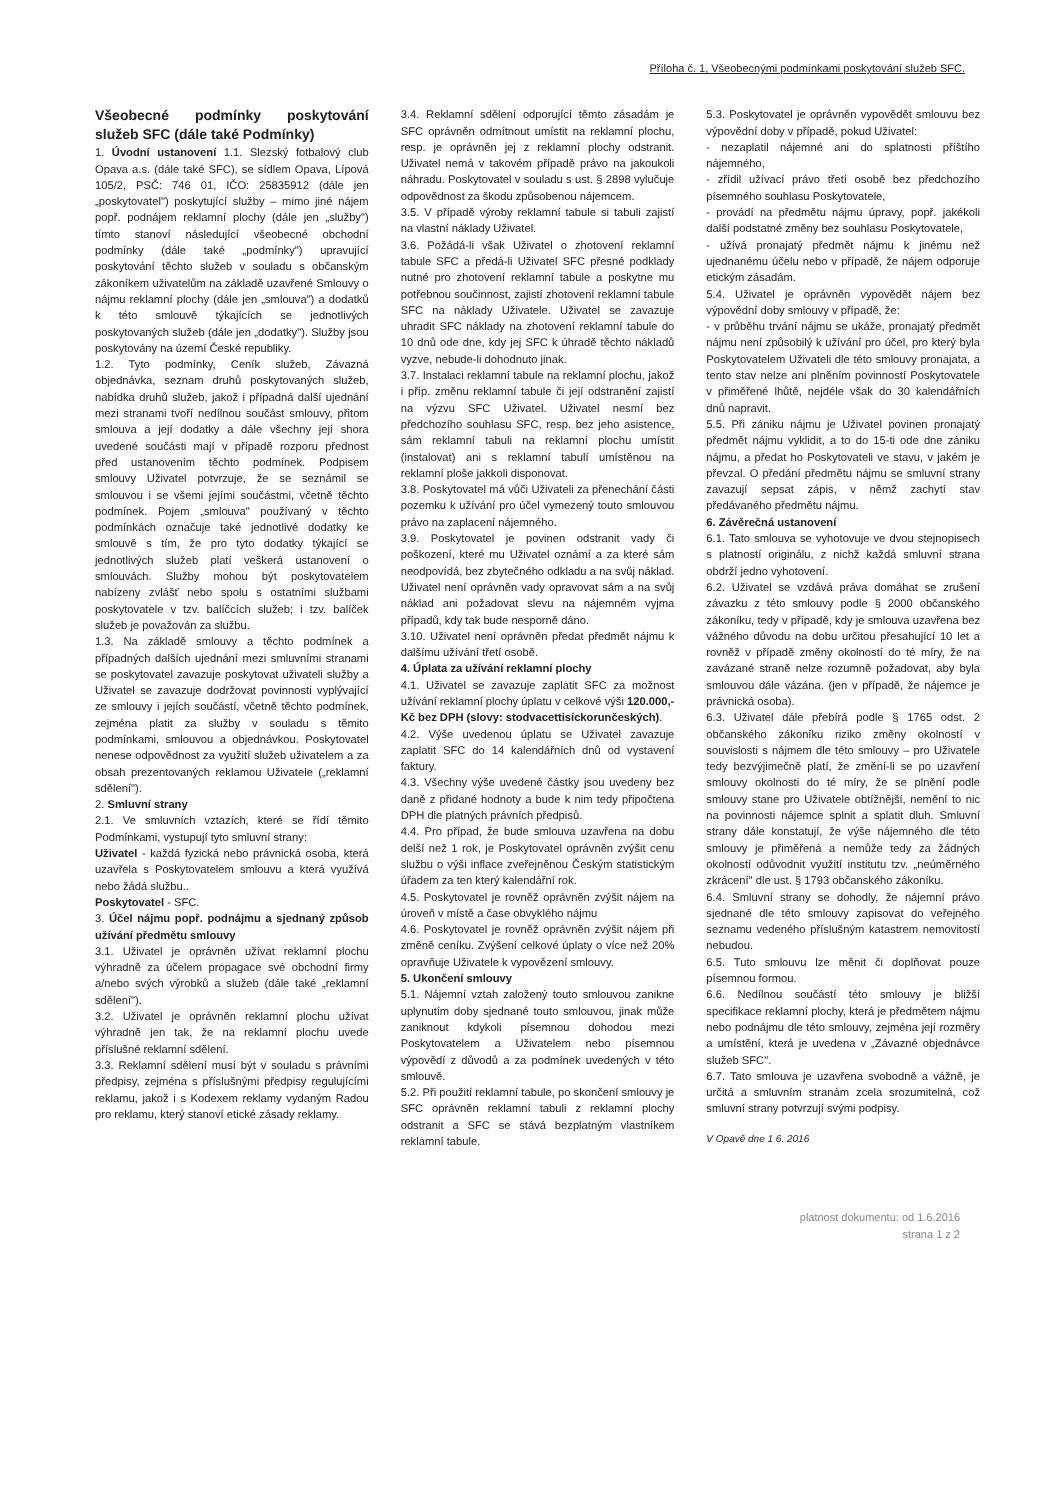Příloha č. 1, Všeobecnými podmínkami poskytování služeb SFC.
Všeobecné podmínky poskytování služeb SFC (dále také Podmínky)
1. Úvodní ustanovení 1.1. Slezský fotbalový club Opava a.s. (dále také SFC), se sídlem Opava, Lípová 105/2, PSČ: 746 01, IČO: 25835912 (dále jen „poskytovatel") poskytující služby – mimo jiné nájem popř. podnájem reklamní plochy (dále jen „služby") tímto stanoví následující všeobecné obchodní podmínky (dále také „podmínky") upravující poskytování těchto služeb v souladu s občanským zákoníkem uživatelům na základě uzavřené Smlouvy o nájmu reklamní plochy (dále jen „smlouva") a dodatků k této smlouvě týkajících se jednotlivých poskytovaných služeb (dále jen „dodatky"). Služby jsou poskytovány na území České republiky.
1.2. Tyto podmínky, Ceník služeb, Závazná objednávka, seznam druhů poskytovaných služeb, nabídka druhů služeb, jakož i případná další ujednání mezi stranami tvoří nedílnou součást smlouvy, přitom smlouva a její dodatky a dále všechny její shora uvedené součásti mají v případě rozporu přednost před ustanovením těchto podmínek. Podpisem smlouvy Uživatel potvrzuje, že se seznámil se smlouvou i se všemi jejími součástmi, včetně těchto podmínek. Pojem „smlouva" používaný v těchto podmínkách označuje také jednotlivé dodatky ke smlouvě s tím, že pro tyto dodatky týkající se jednotlivých služeb platí veškerá ustanovení o smlouvách. Služby mohou být poskytovatelem nabízeny zvlášť nebo spolu s ostatními službami poskytovatele v tzv. balíčcích služeb; i tzv. balíček služeb je považován za službu.
1.3. Na základě smlouvy a těchto podmínek a případných dalších ujednání mezi smluvními stranami se poskytovatel zavazuje poskytovat uživateli služby a Uživatel se zavazuje dodržovat povinnosti vyplývající ze smlouvy i jejích součástí, včetně těchto podmínek, zejména platit za služby v souladu s těmito podmínkami, smlouvou a objednávkou. Poskytovatel nenese odpovědnost za využití služeb uživatelem a za obsah prezentovaných reklamou Uživatele („reklamní sdělení").
2. Smluvní strany
2.1. Ve smluvních vztazích, které se řídí těmito Podmínkami, vystupují tyto smluvní strany:
Uživatel - každá fyzická nebo právnická osoba, která uzavřela s Poskytovatelem smlouvu a která využívá nebo žádá službu..
Poskytovatel - SFC.
3. Účel nájmu popř. podnájmu a sjednaný způsob užívání předmětu smlouvy
3.1. Uživatel je oprávněn užívat reklamní plochu výhradně za účelem propagace své obchodní firmy a/nebo svých výrobků a služeb (dále také „reklamní sdělení").
3.2. Uživatel je oprávněn reklamní plochu užívat výhradně jen tak, že na reklamní plochu uvede příslušné reklamní sdělení.
3.3. Reklamní sdělení musí být v souladu s právními předpisy, zejména s příslušnými předpisy regulujícími reklamu, jakož i s Kodexem reklamy vydaným Radou pro reklamu, který stanoví etické zásady reklamy.
3.4. Reklamní sdělení odporující těmto zásadám je SFC oprávněn odmítnout umístit na reklamní plochu, resp. je oprávněn jej z reklamní plochy odstranit. Uživatel nemá v takovém případě právo na jakoukoli náhradu. Poskytovatel v souladu s ust. § 2898 vylučuje odpovědnost za škodu způsobenou nájemcem.
3.5. V případě výroby reklamní tabule si tabuli zajistí na vlastní náklady Uživatel.
3.6. Požádá-li však Uživatel o zhotovení reklamní tabule SFC a předá-li Uživatel SFC přesné podklady nutné pro zhotovení reklamní tabule a poskytne mu potřebnou součinnost, zajistí zhotovení reklamní tabule SFC na náklady Uživatele. Uživatel se zavazuje uhradit SFC náklady na zhotovení reklamní tabule do 10 dnů ode dne, kdy jej SFC k úhradě těchto nákladů vyzve, nebude-li dohodnuto jinak.
3.7. Instalaci reklamní tabule na reklamní plochu, jakož i příp. změnu reklamní tabule či její odstranění zajistí na výzvu SFC Uživatel. Uživatel nesmí bez předchozího souhlasu SFC, resp. bez jeho asistence, sám reklamní tabuli na reklamní plochu umístit (instalovat) ani s reklamní tabulí umístěnou na reklamní ploše jakkoli disponovat.
3.8. Poskytovatel má vůči Uživateli za přenechání části pozemku k užívání pro účel vymezený touto smlouvou právo na zaplacení nájemného.
3.9. Poskytovatel je povinen odstranit vady či poškození, které mu Uživatel oznámí a za které sám neodpovídá, bez zbytečného odkladu a na svůj náklad. Uživatel není oprávněn vady opravovat sám a na svůj náklad ani požadovat slevu na nájemném vyjma případů, kdy tak bude nesporně dáno.
3.10. Uživatel není oprávněn předat předmět nájmu k dalšímu užívání třetí osobě.
4. Úplata za užívání reklamní plochy
4.1. Uživatel se zavazuje zaplatit SFC za možnost užívání reklamní plochy úplatu v celkové výši 120.000,- Kč bez DPH (slovy: stodvacettisíckorunčeských).
4.2. Výše uvedenou úplatu se Uživatel zavazuje zaplatit SFC do 14 kalendářních dnů od vystavení faktury.
4.3. Všechny výše uvedené částky jsou uvedeny bez daně z přidané hodnoty a bude k nim tedy připočtena DPH dle platných právních předpisů.
4.4. Pro případ, že bude smlouva uzavřena na dobu delší než 1 rok, je Poskytovatel oprávněn zvýšit cenu službu o výši inflace zveřejněnou Českým statistickým úřadem za ten který kalendářní rok.
4.5. Poskytovatel je rovněž oprávněn zvýšit nájem na úroveň v místě a čase obvyklého nájmu
4.6. Poskytovatel je rovněž oprávněn zvýšit nájem při změně ceníku. Zvýšení celkové úplaty o více než 20% opravňuje Uživatele k vypovězení smlouvy.
5. Ukončení smlouvy
5.1. Nájemní vztah založený touto smlouvou zanikne uplynutím doby sjednané touto smlouvou, jinak může zaniknout kdykoli písemnou dohodou mezi Poskytovatelem a Uživatelem nebo písemnou výpovědí z důvodů a za podmínek uvedených v této smlouvě.
5.2. Při použití reklamní tabule, po skončení smlouvy je SFC oprávněn reklamní tabuli z reklamní plochy odstranit a SFC se stává bezplatným vlastníkem reklamní tabule.
5.3. Poskytovatel je oprávněn vypovědět smlouvu bez výpovědní doby v případě, pokud Uživatel:
- nezaplatil nájemné ani do splatnosti příštího nájemného,
- zřídil užívací právo třetí osobě bez předchozího písemného souhlasu Poskytovatele,
- provádí na předmětu nájmu úpravy, popř. jakékoli další podstatné změny bez souhlasu Poskytovatele,
- užívá pronajatý předmět nájmu k jinému než ujednanému účelu nebo v případě, že nájem odporuje etickým zásadám.
5.4. Uživatel je oprávněn vypovědět nájem bez výpovědní doby smlouvy v případě, že:
- v průběhu trvání nájmu se ukáže, pronajatý předmět nájmu není způsobilý k užívání pro účel, pro který byla Poskytovatelem Uživateli dle této smlouvy pronajata, a tento stav nelze ani plněním povinností Poskytovatele v přiměřené lhůtě, nejdéle však do 30 kalendářních dnů napravit.
5.5. Při zániku nájmu je Uživatel povinen pronajatý předmět nájmu vyklidit, a to do 15-ti ode dne zániku nájmu, a předat ho Poskytovateli ve stavu, v jakém je převzal. O předání předmětu nájmu se smluvní strany zavazují sepsat zápis, v němž zachytí stav předávaného předmětu nájmu.
6. Závěrečná ustanovení
6.1. Tato smlouva se vyhotovuje ve dvou stejnopisech s platností originálu, z nichž každá smluvní strana obdrží jedno vyhotovení.
6.2. Uživatel se vzdává práva domáhat se zrušení závazku z této smlouvy podle § 2000 občanského zákoníku, tedy v případě, kdy je smlouva uzavřena bez vážného důvodu na dobu určitou přesahující 10 let a rovněž v případě změny okolností do té míry, že na zavázané straně nelze rozumně požadovat, aby byla smlouvou dále vázána. (jen v případě, že nájemce je právnická osoba).
6.3. Uživatel dále přebírá podle § 1765 odst. 2 občanského zákoníku riziko změny okolností v souvislosti s nájmem dle této smlouvy – pro Uživatele tedy bezvýjimečně platí, že změní-li se po uzavření smlouvy okolnosti do té míry, že se plnění podle smlouvy stane pro Uživatele obtížnější, nemění to nic na povinnosti nájemce splnit a splatit dluh. Smluvní strany dále konstatují, že výše nájemného dle této smlouvy je přiměřená a nemůže tedy za žádných okolností odůvodnit využití institutu tzv. „neúměrného zkrácení" dle ust. § 1793 občanského zákoníku.
6.4. Smluvní strany se dohodly, že nájemní právo sjednané dle této smlouvy zapisovat do veřejného seznamu vedeného příslušným katastrem nemovitostí nebudou.
6.5. Tuto smlouvu lze měnit či doplňovat pouze písemnou formou.
6.6. Nedílnou součástí této smlouvy je bližší specifikace reklamní plochy, která je předmětem nájmu nebo podnájmu dle této smlouvy, zejména její rozměry a umístění, která je uvedena v „Závazné objednávce služeb SFC".
6.7. Tato smlouva je uzavřena svobodně a vážně, je určitá a smluvním stranám zcela srozumitelná, což smluvní strany potvrzují svými podpisy.
V Opavě dne 1 6. 2016
platnost dokumentu: od 1.6.2016
strana 1 z 2